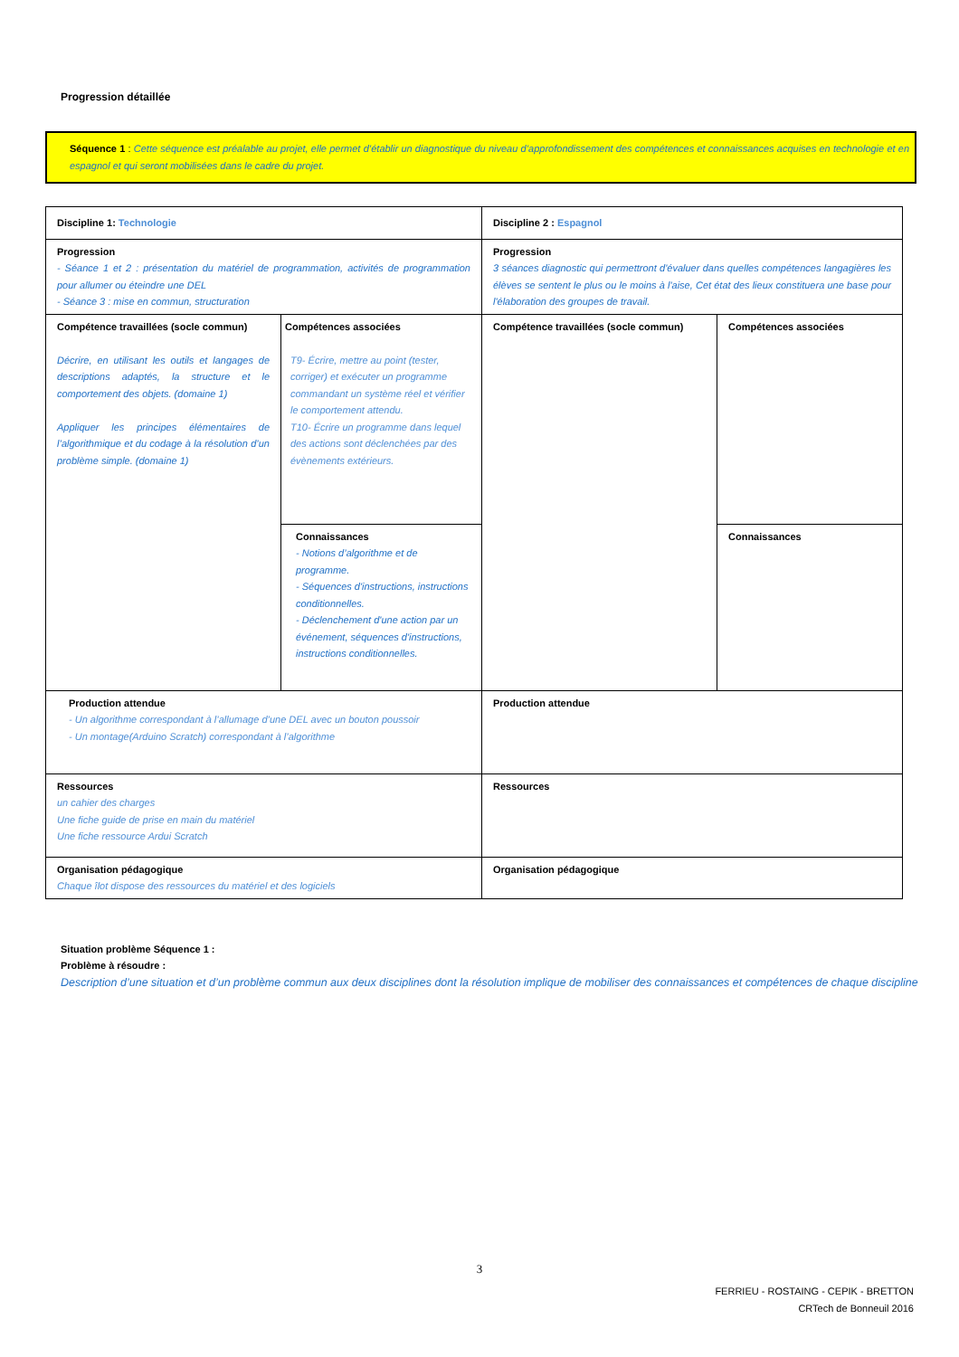Progression détaillée
Séquence 1 : Cette séquence est préalable au projet, elle permet d’établir un diagnostique du niveau d’approfondissement des compétences et connaissances acquises en technologie et en espagnol et qui seront mobilisées dans le cadre du projet.
| Discipline 1: Technologie | | Discipline 2 : Espagnol | |
| Progression - Séance 1 et 2 : présentation du matériel de programmation, activités de programmation pour allumer ou éteindre une DEL - Séance 3 : mise en commun, structuration | | Progression 3 séances diagnostic qui permettront d'évaluer dans quelles compétences langagières les élèves se sentent le plus ou le moins à l'aise, Cet état des lieux constituera une base pour l'élaboration des groupes de travail. | |
| Compétence travaillées (socle commun) Décrire, en utilisant les outils et langages de descriptions adaptés, la structure et le comportement des objets. (domaine 1) Appliquer les principes élémentaires de l’algorithmique et du codage à la résolution d’un problème simple. (domaine 1) | Compétences associées T9- Écrire, mettre au point (tester, corriger) et exécuter un programme commandant un système réel et vérifier le comportement attendu. T10- Écrire un programme dans lequel des actions sont déclenchées par des évènements extérieurs. | Compétence travaillées (socle commun) | Compétences associées |
| | Connaissances - Notions d’algorithme et de programme. - Séquences d'instructions, instructions conditionnelles. - Déclenchement d'une action par un événement, séquences d'instructions, instructions conditionnelles. | | Connaissances |
| Production attendue - Un algorithme correspondant à l’allumage d’une DEL avec un bouton poussoir - Un montage(Arduino Scratch) correspondant à l’algorithme | | Production attendue | |
| Ressources un cahier des charges Une fiche guide de prise en main du matériel Une fiche ressource Ardui Scratch | | Ressources | |
| Organisation pédagogique Chaque îlot dispose des ressources du matériel et des logiciels | | Organisation pédagogique | |
Situation problème Séquence 1 :
Problème à résoudre :
Description d’une situation et d’un problème commun aux deux disciplines dont la résolution implique de mobiliser des connaissances et compétences de chaque discipline
3
FERRIEU - ROSTAING - CEPIK - BRETTON
CRTech de Bonneuil 2016